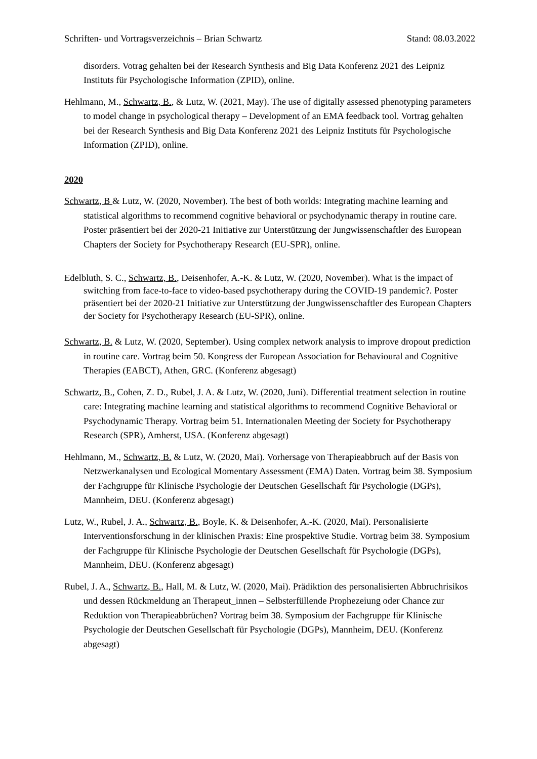Schriften- und Vortragsverzeichnis – Brian Schwartz Stand: 08.03.2022
disorders. Votrag gehalten bei der Research Synthesis and Big Data Konferenz 2021 des Leipniz Instituts für Psychologische Information (ZPID), online.
Hehlmann, M., Schwartz, B., & Lutz, W. (2021, May). The use of digitally assessed phenotyping parameters to model change in psychological therapy – Development of an EMA feedback tool. Vortrag gehalten bei der Research Synthesis and Big Data Konferenz 2021 des Leipniz Instituts für Psychologische Information (ZPID), online.
2020
Schwartz, B & Lutz, W. (2020, November). The best of both worlds: Integrating machine learning and statistical algorithms to recommend cognitive behavioral or psychodynamic therapy in routine care. Poster präsentiert bei der 2020-21 Initiative zur Unterstützung der Jungwissenschaftler des European Chapters der Society for Psychotherapy Research (EU-SPR), online.
Edelbluth, S. C., Schwartz, B., Deisenhofer, A.-K. & Lutz, W. (2020, November). What is the impact of switching from face-to-face to video-based psychotherapy during the COVID-19 pandemic?. Poster präsentiert bei der 2020-21 Initiative zur Unterstützung der Jungwissenschaftler des European Chapters der Society for Psychotherapy Research (EU-SPR), online.
Schwartz, B. & Lutz, W. (2020, September). Using complex network analysis to improve dropout prediction in routine care. Vortrag beim 50. Kongress der European Association for Behavioural and Cognitive Therapies (EABCT), Athen, GRC. (Konferenz abgesagt)
Schwartz, B., Cohen, Z. D., Rubel, J. A. & Lutz, W. (2020, Juni). Differential treatment selection in routine care: Integrating machine learning and statistical algorithms to recommend Cognitive Behavioral or Psychodynamic Therapy. Vortrag beim 51. Internationalen Meeting der Society for Psychotherapy Research (SPR), Amherst, USA. (Konferenz abgesagt)
Hehlmann, M., Schwartz, B. & Lutz, W. (2020, Mai). Vorhersage von Therapieabbruch auf der Basis von Netzwerkanalysen und Ecological Momentary Assessment (EMA) Daten. Vortrag beim 38. Symposium der Fachgruppe für Klinische Psychologie der Deutschen Gesellschaft für Psychologie (DGPs), Mannheim, DEU. (Konferenz abgesagt)
Lutz, W., Rubel, J. A., Schwartz, B., Boyle, K. & Deisenhofer, A.-K. (2020, Mai). Personalisierte Interventionsforschung in der klinischen Praxis: Eine prospektive Studie. Vortrag beim 38. Symposium der Fachgruppe für Klinische Psychologie der Deutschen Gesellschaft für Psychologie (DGPs), Mannheim, DEU. (Konferenz abgesagt)
Rubel, J. A., Schwartz, B., Hall, M. & Lutz, W. (2020, Mai). Prädiktion des personalisierten Abbruchrisikos und dessen Rückmeldung an Therapeut_innen – Selbsterfüllende Prophezeiung oder Chance zur Reduktion von Therapieabbrüchen? Vortrag beim 38. Symposium der Fachgruppe für Klinische Psychologie der Deutschen Gesellschaft für Psychologie (DGPs), Mannheim, DEU. (Konferenz abgesagt)